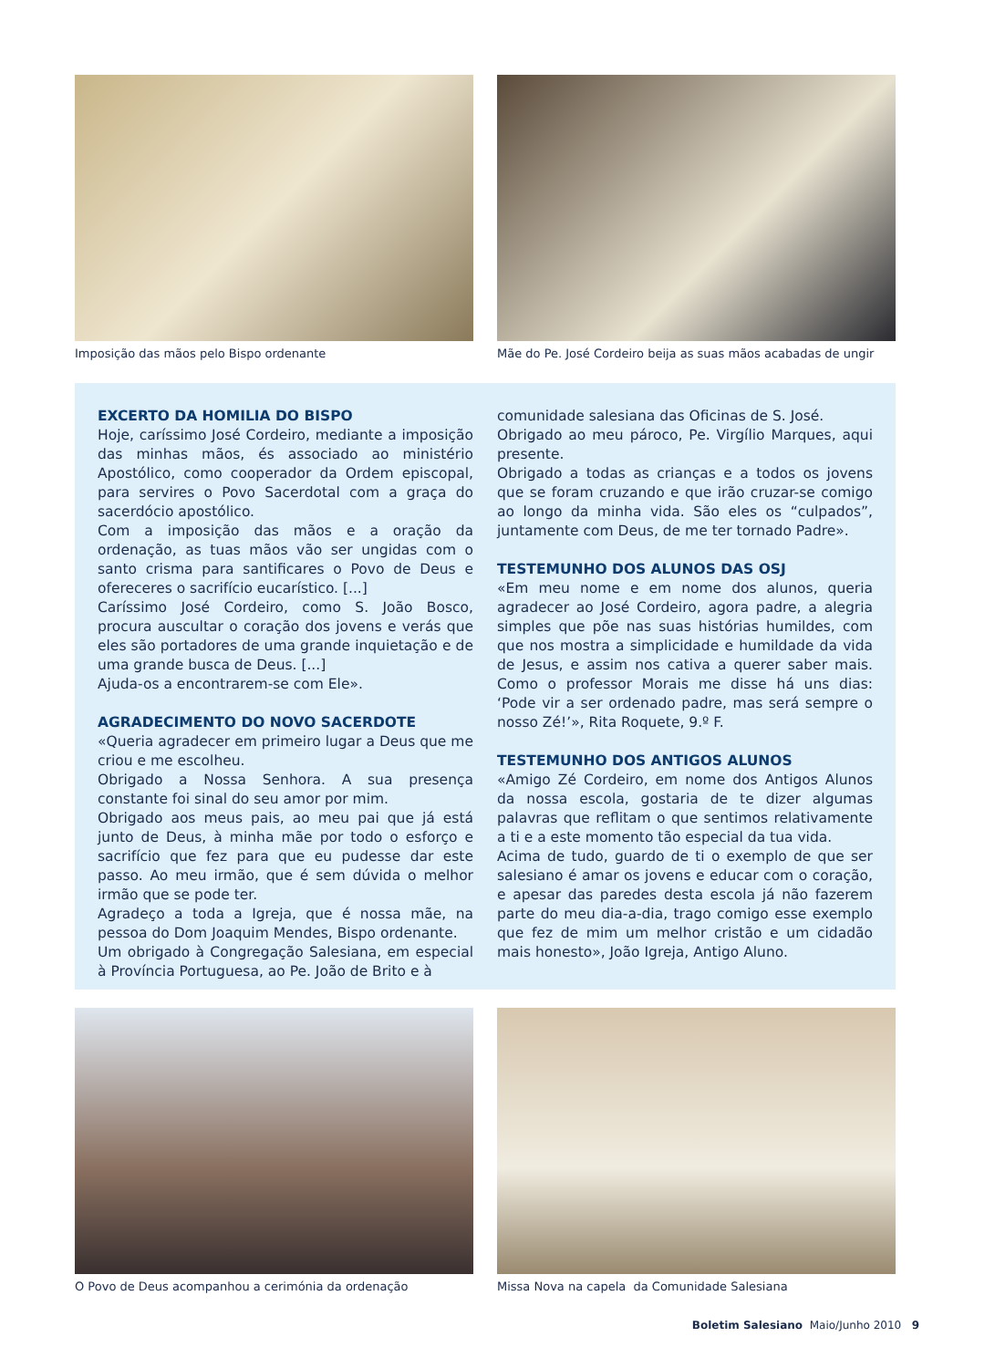Imposição das mãos pelo Bispo ordenante Mãe do Pe. José Cordeiro beija as suas mãos acabadas de ungir
EXCERTO DA HOMILIA DO BISPO
Hoje, caríssimo José Cordeiro, mediante a imposição das minhas mãos, és associado ao ministério Apostólico, como cooperador da Ordem episcopal, para servires o Povo Sacerdotal com a graça do sacerdócio apostólico.
Com a imposição das mãos e a oração da ordenação, as tuas mãos vão ser ungidas com o santo crisma para santificares o Povo de Deus e ofereceres o sacrifício eucarístico. [...]
Caríssimo José Cordeiro, como S. João Bosco, procura auscultar o coração dos jovens e verás que eles são portadores de uma grande inquietação e de uma grande busca de Deus. [...]
Ajuda-os a encontrarem-se com Ele».
AGRADECIMENTO DO NOVO SACERDOTE
«Queria agradecer em primeiro lugar a Deus que me criou e me escolheu.
Obrigado a Nossa Senhora. A sua presença constante foi sinal do seu amor por mim.
Obrigado aos meus pais, ao meu pai que já está junto de Deus, à minha mãe por todo o esforço e sacrifício que fez para que eu pudesse dar este passo. Ao meu irmão, que é sem dúvida o melhor irmão que se pode ter.
Agradeço a toda a Igreja, que é nossa mãe, na pessoa do Dom Joaquim Mendes, Bispo ordenante.
Um obrigado à Congregação Salesiana, em especial à Província Portuguesa, ao Pe. João de Brito e à
comunidade salesiana das Oficinas de S. José.
Obrigado ao meu pároco, Pe. Virgílio Marques, aqui presente.
Obrigado a todas as crianças e a todos os jovens que se foram cruzando e que irão cruzar-se comigo ao longo da minha vida. São eles os “culpados”, juntamente com Deus, de me ter tornado Padre».
TESTEMUNHO DOS ALUNOS DAS OSJ
«Em meu nome e em nome dos alunos, queria agradecer ao José Cordeiro, agora padre, a alegria simples que põe nas suas histórias humildes, com que nos mostra a simplicidade e humildade da vida de Jesus, e assim nos cativa a querer saber mais. Como o professor Morais me disse há uns dias: ‘Pode vir a ser ordenado padre, mas será sempre o nosso Zé!’», Rita Roquete, 9.º F.
TESTEMUNHO DOS ANTIGOS ALUNOS
«Amigo Zé Cordeiro, em nome dos Antigos Alunos da nossa escola, gostaria de te dizer algumas palavras que reflitam o que sentimos relativamente a ti e a este momento tão especial da tua vida.
Acima de tudo, guardo de ti o exemplo de que ser salesiano é amar os jovens e educar com o coração, e apesar das paredes desta escola já não fazerem parte do meu dia-a-dia, trago comigo esse exemplo que fez de mim um melhor cristão e um cidadão mais honesto», João Igreja, Antigo Aluno.
O Povo de Deus acompanhou a cerimónia da ordenação
Missa Nova na capela da Comunidade Salesiana
Boletim Salesiano Maio/Junho 2010 9